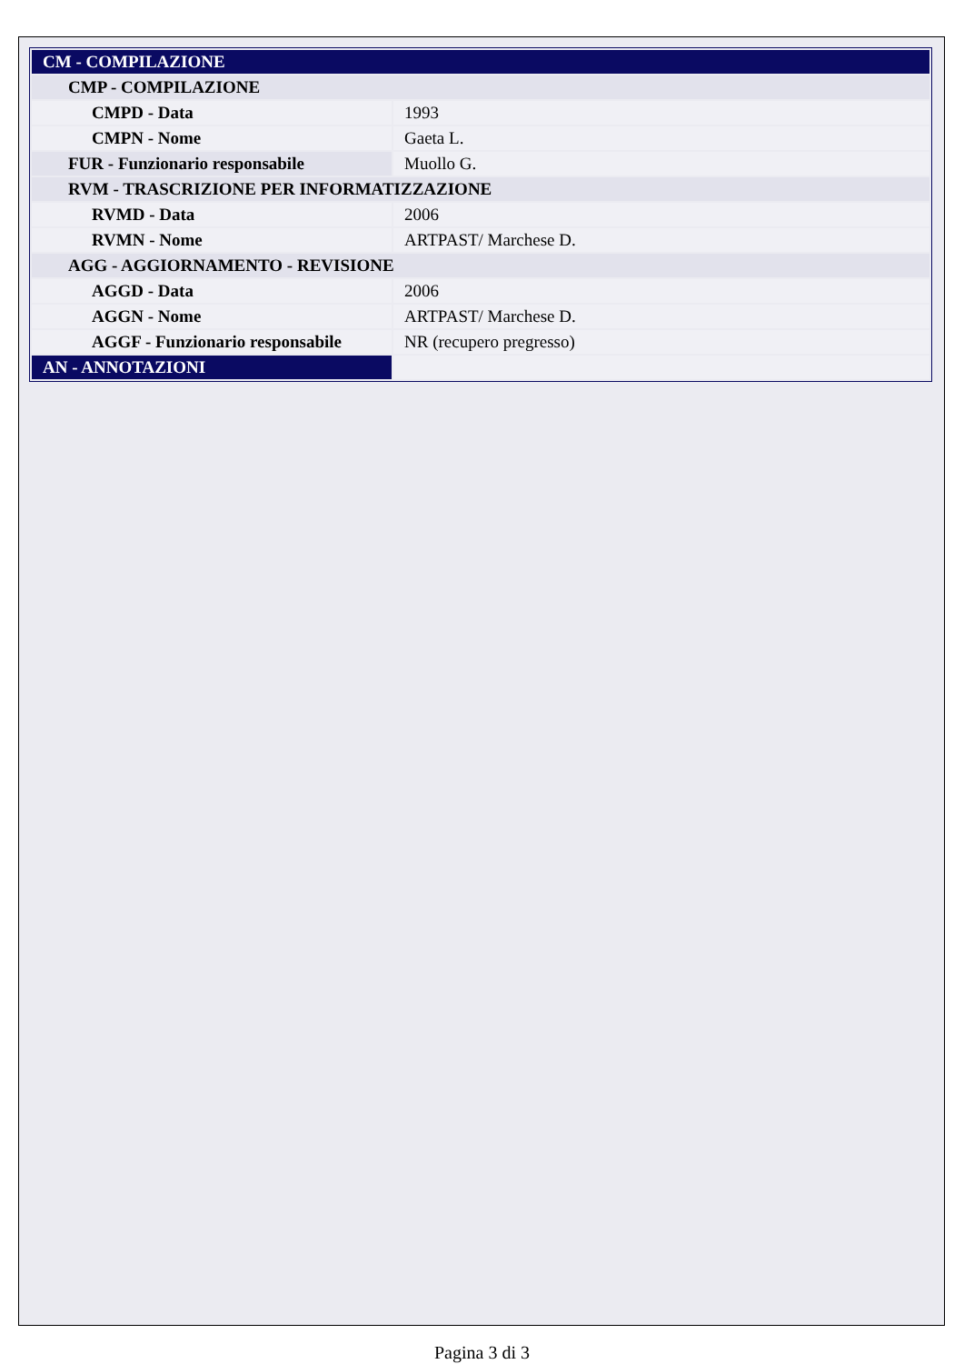| CM - COMPILAZIONE | |
| CMP - COMPILAZIONE | |
| CMPD - Data | 1993 |
| CMPN - Nome | Gaeta L. |
| FUR - Funzionario responsabile | Muollo G. |
| RVM - TRASCRIZIONE PER INFORMATIZZAZIONE | |
| RVMD - Data | 2006 |
| RVMN - Nome | ARTPAST/ Marchese D. |
| AGG - AGGIORNAMENTO - REVISIONE | |
| AGGD - Data | 2006 |
| AGGN - Nome | ARTPAST/ Marchese D. |
| AGGF - Funzionario responsabile | NR (recupero pregresso) |
| AN - ANNOTAZIONI | |
Pagina 3 di 3